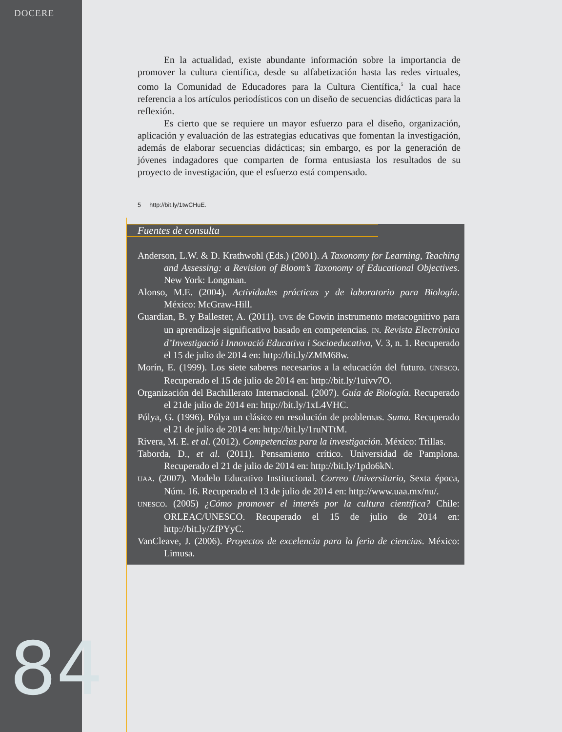DOCERE
En la actualidad, existe abundante información sobre la importancia de promover la cultura científica, desde su alfabetización hasta las redes virtuales, como la Comunidad de Educadores para la Cultura Científica,<sup>5</sup> la cual hace referencia a los artículos periodísticos con un diseño de secuencias didácticas para la reflexión.
Es cierto que se requiere un mayor esfuerzo para el diseño, organización, aplicación y evaluación de las estrategias educativas que fomentan la investigación, además de elaborar secuencias didácticas; sin embargo, es por la generación de jóvenes indagadores que comparten de forma entusiasta los resultados de su proyecto de investigación, que el esfuerzo está compensado.
5 http://bit.ly/1twCHuE.
Fuentes de consulta
Anderson, L.W. & D. Krathwohl (Eds.) (2001). A Taxonomy for Learning, Teaching and Assessing: a Revision of Bloom’s Taxonomy of Educational Objectives. New York: Longman.
Alonso, M.E. (2004). Actividades prácticas y de laboratorio para Biología. México: McGraw-Hill.
Guardian, B. y Ballester, A. (2011). UVE de Gowin instrumento metacognitivo para un aprendizaje significativo basado en competencias. IN. Revista Electrònica d’Investigació i Innovació Educativa i Socioeducativa, V. 3, n. 1. Recuperado el 15 de julio de 2014 en: http://bit.ly/ZMM68w.
Morín, E. (1999). Los siete saberes necesarios a la educación del futuro. UNESCO. Recuperado el 15 de julio de 2014 en: http://bit.ly/1uivv7O.
Organización del Bachillerato Internacional. (2007). Guía de Biología. Recuperado el 21de julio de 2014 en: http://bit.ly/1xL4VHC.
Pólya, G. (1996). Pólya un clásico en resolución de problemas. Suma. Recuperado el 21 de julio de 2014 en: http://bit.ly/1ruNTtM.
Rivera, M. E. et al. (2012). Competencias para la investigación. México: Trillas.
Taborda, D., et al. (2011). Pensamiento crítico. Universidad de Pamplona. Recuperado el 21 de julio de 2014 en: http://bit.ly/1pdo6kN.
UAA. (2007). Modelo Educativo Institucional. Correo Universitario, Sexta época, Núm. 16. Recuperado el 13 de julio de 2014 en: http://www.uaa.mx/nu/.
UNESCO. (2005) ¿Cómo promover el interés por la cultura científica? Chile: ORLEAC/UNESCO. Recuperado el 15 de julio de 2014 en: http://bit.ly/ZfPYyC.
VanCleave, J. (2006). Proyectos de excelencia para la feria de ciencias. México: Limusa.
84